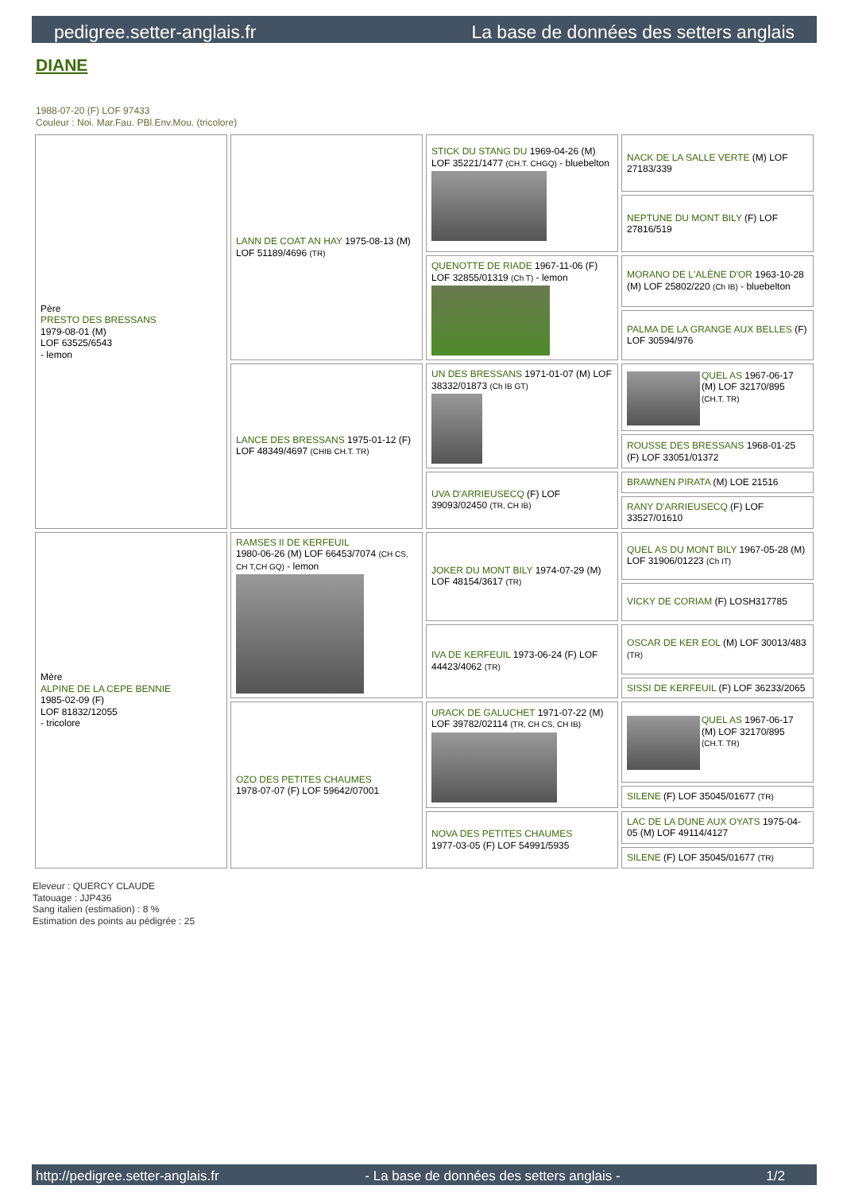pedigree.setter-anglais.fr La base de données des setters anglais
DIANE
1988-07-20 (F) LOF 97433
Couleur : Noi. Mar.Fau. PBl.Env.Mou. (tricolore)
| Père PRESTO DES BRESSANS 1979-08-01 (M) LOF 63525/6543 - lemon | LANN DE COAT AN HAY 1975-08-13 (M) LOF 51189/4696 (TR) | STICK DU STANG DU 1969-04-26 (M) LOF 35221/1477 (CH.T. CHGQ) - bluebelton | NACK DE LA SALLE VERTE (M) LOF 27183/339 |
| | | | NEPTUNE DU MONT BILY (F) LOF 27816/519 |
| | | QUENOTTE DE RIADE 1967-11-06 (F) LOF 32855/01319 (Ch T) - lemon | MORANO DE L'ALÈNE D'OR 1963-10-28 (M) LOF 25802/220 (Ch IB) - bluebelton |
| | | | PALMA DE LA GRANGE AUX BELLES (F) LOF 30594/976 |
| | LANCE DES BRESSANS 1975-01-12 (F) LOF 48349/4697 (CHIB CH.T. TR) | UN DES BRESSANS 1971-01-07 (M) LOF 38332/01873 (Ch IB GT) | QUEL AS 1967-06-17 (M) LOF 32170/895 (CH.T. TR) |
| | | | ROUSSE DES BRESSANS 1968-01-25 (F) LOF 33051/01372 |
| | | UVA D'ARRIEUSECQ (F) LOF 39093/02450 (TR, CH IB) | BRAWNEN PIRATA (M) LOE 21516 |
| | | | RANY D'ARRIEUSECQ (F) LOF 33527/01610 |
| Mère ALPINE DE LA CEPE BENNIE 1985-02-09 (F) LOF 81832/12055 - tricolore | RAMSES II DE KERFEUIL 1980-06-26 (M) LOF 66453/7074 (CH CS, CH T,CH GQ) - lemon | JOKER DU MONT BILY 1974-07-29 (M) LOF 48154/3617 (TR) | QUEL AS DU MONT BILY 1967-05-28 (M) LOF 31906/01223 (Ch IT) |
| | | | VICKY DE CORIAM (F) LOSH317785 |
| | | IVA DE KERFEUIL 1973-06-24 (F) LOF 44423/4062 (TR) | OSCAR DE KER EOL (M) LOF 30013/483 (TR) |
| | | | SISSI DE KERFEUIL (F) LOF 36233/2065 |
| | OZO DES PETITES CHAUMES 1978-07-07 (F) LOF 59642/07001 | URACK DE GALUCHET 1971-07-22 (M) LOF 39782/02114 (TR, CH CS, CH IB) | QUEL AS 1967-06-17 (M) LOF 32170/895 (CH.T. TR) |
| | | | SILENE (F) LOF 35045/01677 (TR) |
| | | NOVA DES PETITES CHAUMES 1977-03-05 (F) LOF 54991/5935 | LAC DE LA DUNE AUX OYATS 1975-04-05 (M) LOF 49114/4127 |
| | | | SILENE (F) LOF 35045/01677 (TR) |
Eleveur : QUERCY CLAUDE
Tatouage : JJP436
Sang italien (estimation) : 8 %
Estimation des points au pédigrée : 25
http://pedigree.setter-anglais.fr - La base de données des setters anglais - 1/2